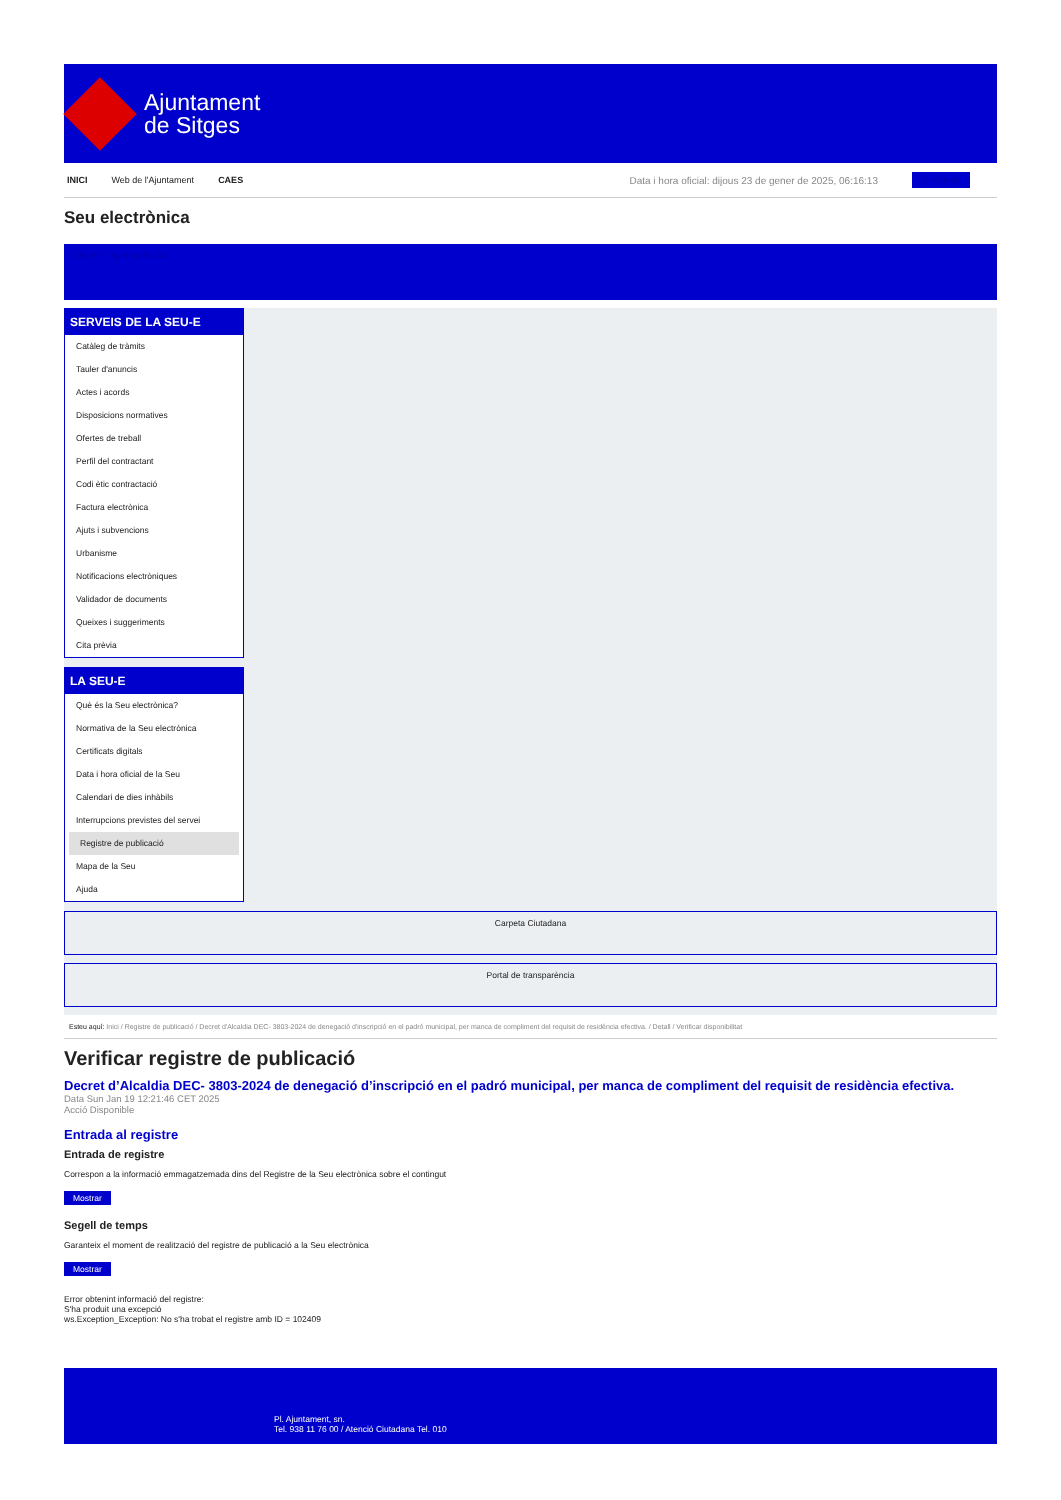Ajuntament
de Sitges
INICI Web de l'Ajuntament CAES Data i hora oficial: dijous 23 de gener de 2025, 06:16:13 Directoris
Seu electrònica
Obtenir còpia autèntica
SERVEIS DE LA SEU-E
Catàleg de tràmits
Tauler d'anuncis
Actes i acords
Disposicions normatives
Ofertes de treball
Perfil del contractant
Codi ètic contractació
Factura electrònica
Ajuts i subvencions
Urbanisme
Notificacions electròniques
Validador de documents
Queixes i suggeriments
Cita prèvia
LA SEU-E
Què és la Seu electrònica?
Normativa de la Seu electrònica
Certificats digitals
Data i hora oficial de la Seu
Calendari de dies inhàbils
Interrupcions previstes del servei
Registre de publicació
Mapa de la Seu
Ajuda
Carpeta Ciutadana
Portal de transparència
Esteu aquí: Inici / Registre de publicació / Decret d'Alcaldia DEC- 3803-2024 de denegació d'inscripció en el padró municipal, per manca de compliment del requisit de residència efectiva. / Detall / Verificar disponibilitat
Verificar registre de publicació
Decret d’Alcaldia DEC- 3803-2024 de denegació d’inscripció en el padró municipal, per manca de compliment del requisit de residència efectiva.
Data Sun Jan 19 12:21:46 CET 2025
Acció Disponible
Entrada al registre
Entrada de registre
Correspon a la informació emmagatzemada dins del Registre de la Seu electrònica sobre el contingut
Mostrar
Segell de temps
Garanteix el moment de realització del registre de publicació a la Seu electrònica
Mostrar
Error obtenint informació del registre:
S'ha produit una excepció
ws.Exception_Exception: No s'ha trobat el registre amb ID = 102409
Pl. Ajuntament, sn.
Tel. 938 11 76 00 / Atenció Ciutadana Tel. 010